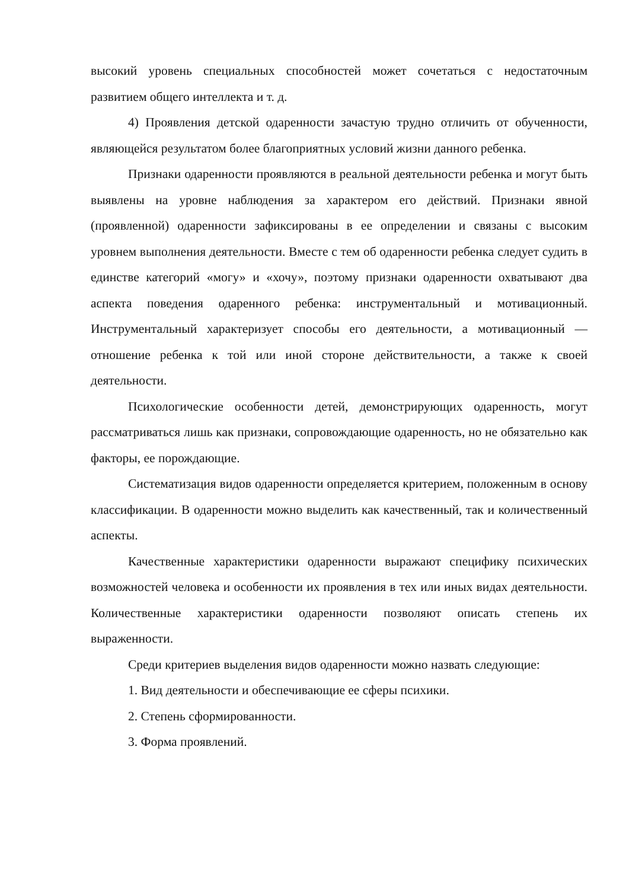высокий уровень специальных способностей может сочетаться с недостаточным развитием общего интеллекта и т. д.
4) Проявления детской одаренности зачастую трудно отличить от обученности, являющейся результатом более благоприятных условий жизни данного ребенка.
Признаки одаренности проявляются в реальной деятельности ребенка и могут быть выявлены на уровне наблюдения за характером его действий. Признаки явной (проявленной) одаренности зафиксированы в ее определении и связаны с высоким уровнем выполнения деятельности. Вместе с тем об одаренности ребенка следует судить в единстве категорий «могу» и «хочу», поэтому признаки одаренности охватывают два аспекта поведения одаренного ребенка: инструментальный и мотивационный. Инструментальный характеризует способы его деятельности, а мотивационный — отношение ребенка к той или иной стороне действительности, а также к своей деятельности.
Психологические особенности детей, демонстрирующих одаренность, могут рассматриваться лишь как признаки, сопровождающие одаренность, но не обязательно как факторы, ее порождающие.
Систематизация видов одаренности определяется критерием, положенным в основу классификации. В одаренности можно выделить как качественный, так и количественный аспекты.
Качественные характеристики одаренности выражают специфику психических возможностей человека и особенности их проявления в тех или иных видах деятельности. Количественные характеристики одаренности позволяют описать степень их выраженности.
Среди критериев выделения видов одаренности можно назвать следующие:
1. Вид деятельности и обеспечивающие ее сферы психики.
2. Степень сформированности.
3. Форма проявлений.